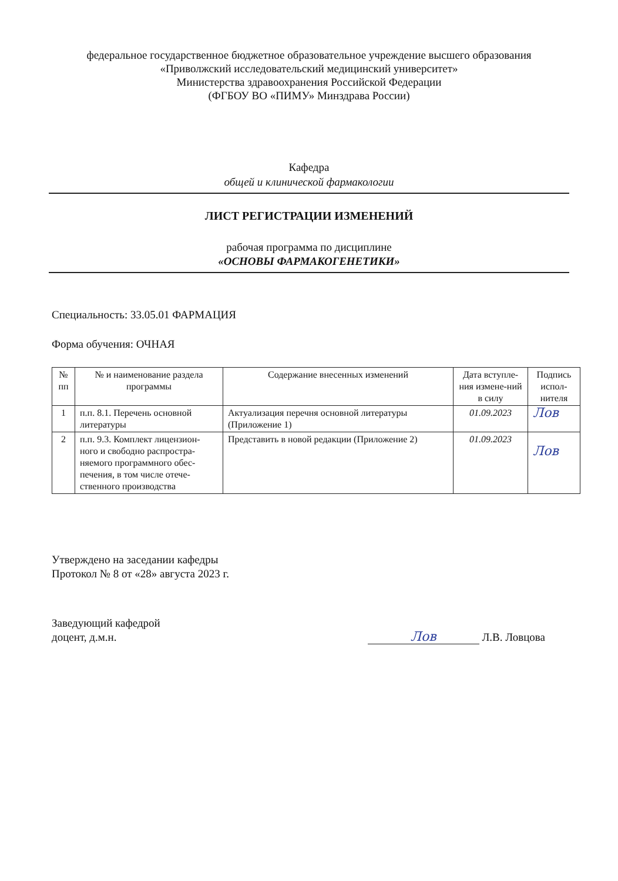федеральное государственное бюджетное образовательное учреждение высшего образования
«Приволжский исследовательский медицинский университет»
Министерства здравоохранения Российской Федерации
(ФГБОУ ВО «ПИМУ» Минздрава России)
Кафедра
общей и клинической фармакологии
ЛИСТ РЕГИСТРАЦИИ ИЗМЕНЕНИЙ
рабочая программа по дисциплине
«ОСНОВЫ ФАРМАКОГЕНЕТИКИ»
Специальность: 33.05.01 ФАРМАЦИЯ
Форма обучения: ОЧНАЯ
| № пп | № и наименование раздела программы | Содержание внесенных изменений | Дата вступле-ния измене-ний в силу | Подпись испол-нителя |
| --- | --- | --- | --- | --- |
| 1 | п.п. 8.1. Перечень основной литературы | Актуализация перечня основной литературы (Приложение 1) | 01.09.2023 | Лов |
| 2 | п.п. 9.3. Комплект лицензион-ного и свободно распростра-няемого программного обес-печения, в том числе отече-ственного производства | Представить в новой редакции (Приложение 2) | 01.09.2023 | Лов |
Утверждено на заседании кафедры
Протокол № 8 от «28» августа 2023 г.
Заведующий кафедрой
доцент, д.м.н.
Лов Л.В. Ловцова